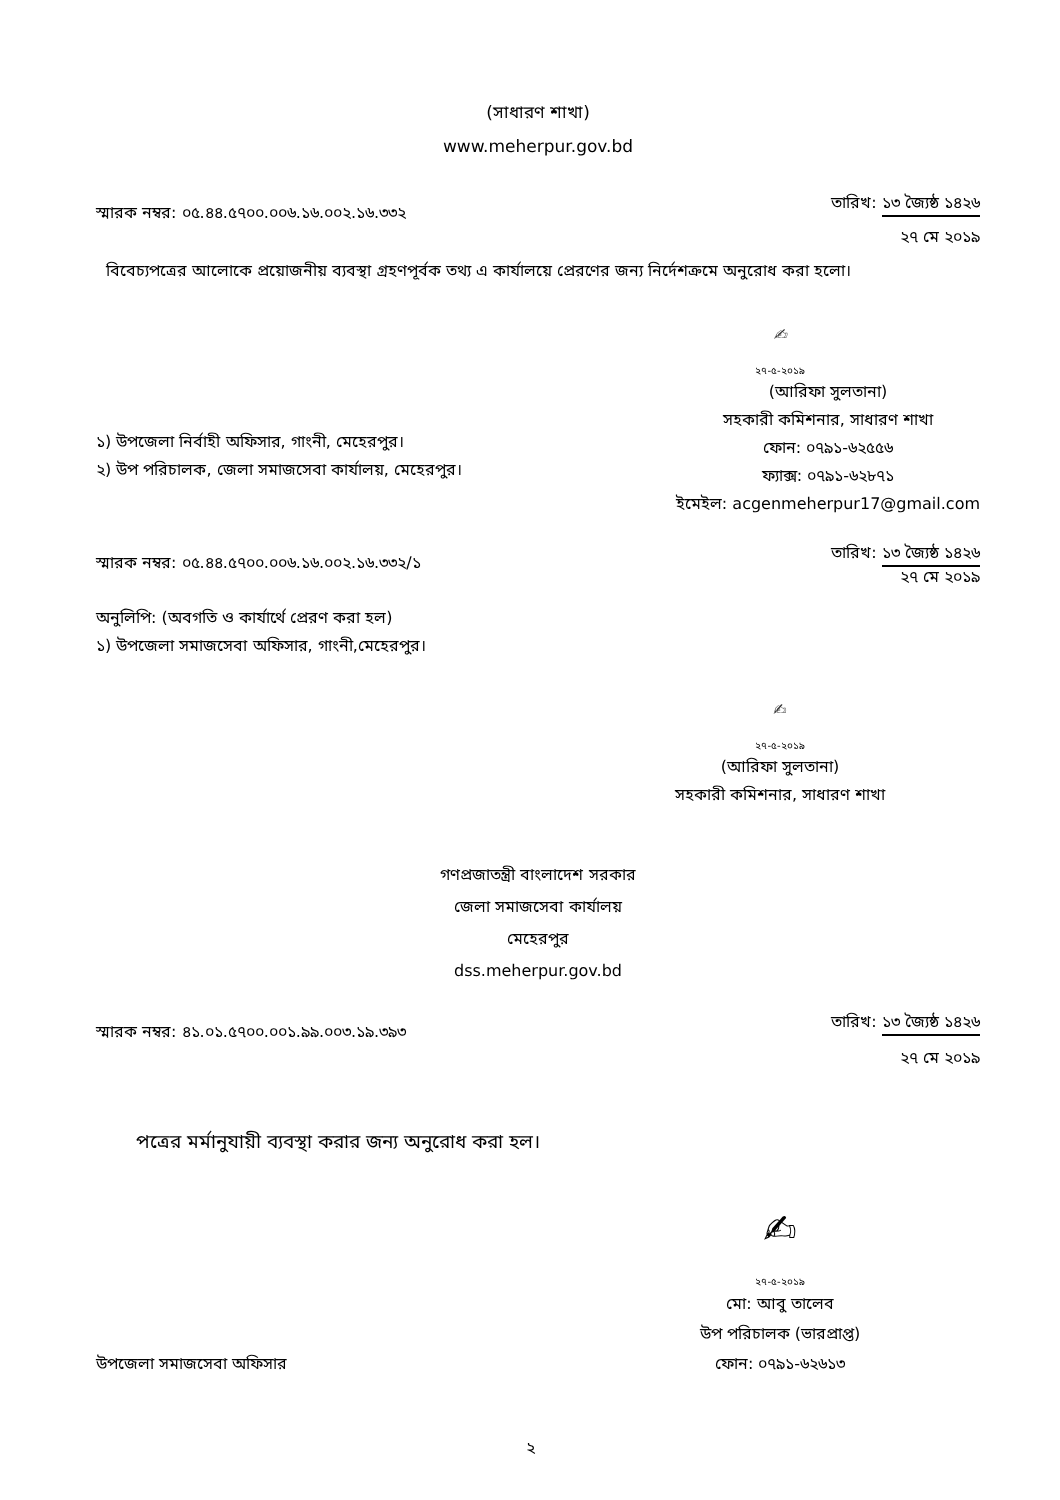(সাধারণ শাখা)
www.meherpur.gov.bd
স্মারক নম্বর: ০৫.৪৪.৫৭০০.০০৬.১৬.০০২.১৬.৩৩২
তারিখ: ১৩ জ্যৈষ্ঠ ১৪২৬
২৭ মে ২০১৯
বিবেচ্যপত্রের আলোকে প্রয়োজনীয় ব্যবস্থা গ্রহণপূর্বক তথ্য এ কার্যালয়ে প্রেরণের জন্য নির্দেশক্রমে অনুরোধ করা হলো।
✍
২৭-৫-২০১৯
১) উপজেলা নির্বাহী অফিসার, গাংনী, মেহেরপুর।
২) উপ পরিচালক, জেলা সমাজসেবা কার্যালয়, মেহেরপুর।
(আরিফা সুলতানা)
সহকারী কমিশনার, সাধারণ শাখা
ফোন: ০৭৯১-৬২৫৫৬
ফ্যাক্স: ০৭৯১-৬২৮৭১
ইমেইল: acgenmeherpur17@gmail.com
স্মারক নম্বর: ০৫.৪৪.৫৭০০.০০৬.১৬.০০২.১৬.৩৩২/১
তারিখ: ১৩ জ্যৈষ্ঠ ১৪২৬
২৭ মে ২০১৯
অনুলিপি: (অবগতি ও কার্যার্থে প্রেরণ করা হল)
১) উপজেলা সমাজসেবা অফিসার, গাংনী,মেহেরপুর।
✍
২৭-৫-২০১৯
(আরিফা সুলতানা)
সহকারী কমিশনার, সাধারণ শাখা
গণপ্রজাতন্ত্রী বাংলাদেশ সরকার
জেলা সমাজসেবা কার্যালয়
মেহেরপুর
dss.meherpur.gov.bd
স্মারক নম্বর: ৪১.০১.৫৭০০.০০১.৯৯.০০৩.১৯.৩৯৩
তারিখ: ১৩ জ্যৈষ্ঠ ১৪২৬
২৭ মে ২০১৯
পত্রের মর্মানুযায়ী ব্যবস্থা করার জন্য অনুরোধ করা হল।
✍
২৭-৫-২০১৯
উপজেলা সমাজসেবা অফিসার
মো: আবু তালেব
উপ পরিচালক (ভারপ্রাপ্ত)
ফোন: ০৭৯১-৬২৬১৩
২